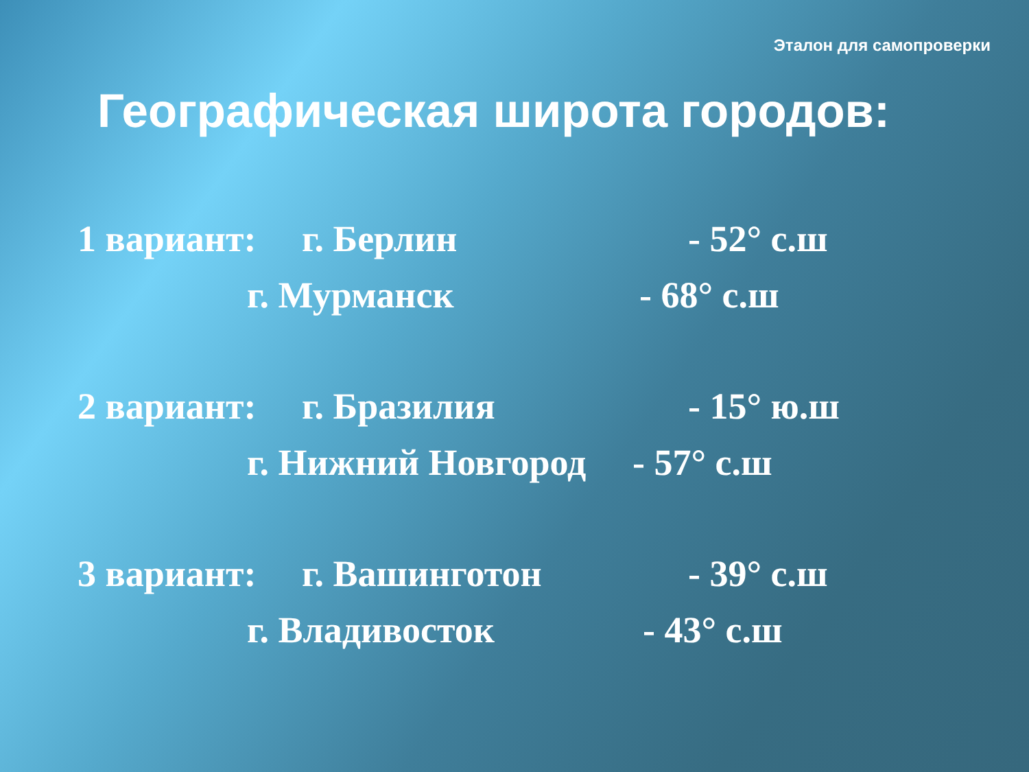Эталон для самопроверки
Географическая широта городов:
1 вариант: г. Берлин - 52° с.ш
г. Мурманск - 68° с.ш
2 вариант: г. Бразилия - 15° ю.ш
г. Нижний Новгород - 57° с.ш
3 вариант: г. Вашинготон - 39° с.ш
г. Владивосток - 43° с.ш